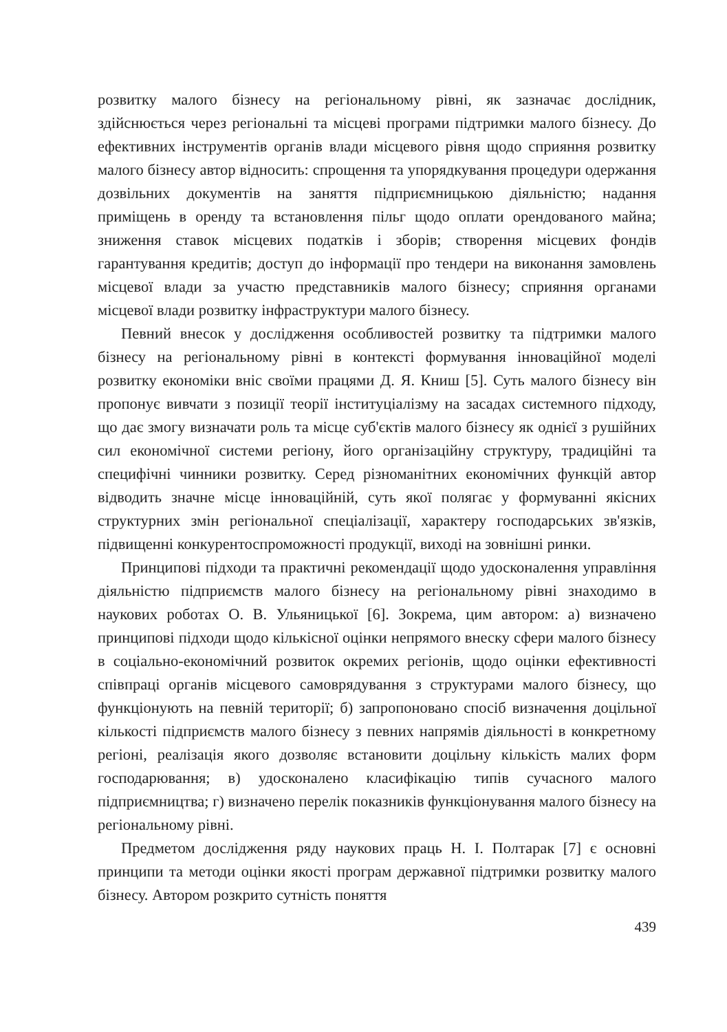розвитку малого бізнесу на регіональному рівні, як зазначає дослідник, здійснюється через регіональні та місцеві програми підтримки малого бізнесу. До ефективних інструментів органів влади місцевого рівня щодо сприяння розвитку малого бізнесу автор відносить: спрощення та упорядкування процедури одержання дозвільних документів на заняття підприємницькою діяльністю; надання приміщень в оренду та встановлення пільг щодо оплати орендованого майна; зниження ставок місцевих податків і зборів; створення місцевих фондів гарантування кредитів; доступ до інформації про тендери на виконання замовлень місцевої влади за участю представників малого бізнесу; сприяння органами місцевої влади розвитку інфраструктури малого бізнесу.
Певний внесок у дослідження особливостей розвитку та підтримки малого бізнесу на регіональному рівні в контексті формування інноваційної моделі розвитку економіки вніс своїми працями Д. Я. Книш [5]. Суть малого бізнесу він пропонує вивчати з позиції теорії інституціалізму на засадах системного підходу, що дає змогу визначати роль та місце суб'єктів малого бізнесу як однієї з рушійних сил економічної системи регіону, його організаційну структуру, традиційні та специфічні чинники розвитку. Серед різноманітних економічних функцій автор відводить значне місце інноваційній, суть якої полягає у формуванні якісних структурних змін регіональної спеціалізації, характеру господарських зв'язків, підвищенні конкурентоспроможності продукції, виході на зовнішні ринки.
Принципові підходи та практичні рекомендації щодо удосконалення управління діяльністю підприємств малого бізнесу на регіональному рівні знаходимо в наукових роботах О. В. Ульяницької [6]. Зокрема, цим автором: а) визначено принципові підходи щодо кількісної оцінки непрямого внеску сфери малого бізнесу в соціально-економічний розвиток окремих регіонів, щодо оцінки ефективності співпраці органів місцевого самоврядування з структурами малого бізнесу, що функціонують на певній території; б) запропоновано спосіб визначення доцільної кількості підприємств малого бізнесу з певних напрямів діяльності в конкретному регіоні, реалізація якого дозволяє встановити доцільну кількість малих форм господарювання; в) удосконалено класифікацію типів сучасного малого підприємництва; г) визначено перелік показників функціонування малого бізнесу на регіональному рівні.
Предметом дослідження ряду наукових праць Н. І. Полтарак [7] є основні принципи та методи оцінки якості програм державної підтримки розвитку малого бізнесу. Автором розкрито сутність поняття
439